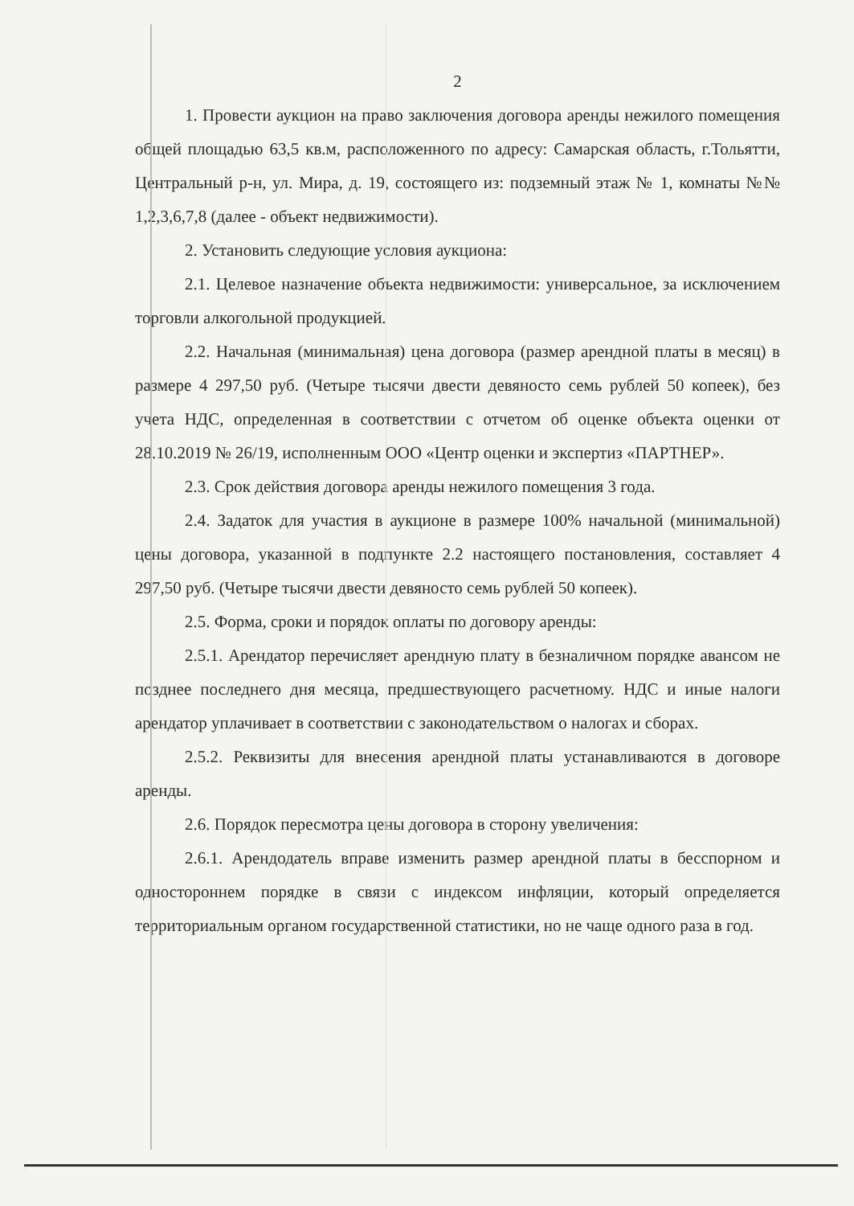2
1. Провести аукцион на право заключения договора аренды нежилого помещения общей площадью 63,5 кв.м, расположенного по адресу: Самарская область, г.Тольятти, Центральный р-н, ул. Мира, д. 19, состоящего из: подземный этаж № 1, комнаты №№ 1,2,3,6,7,8 (далее - объект недвижимости).
2. Установить следующие условия аукциона:
2.1. Целевое назначение объекта недвижимости: универсальное, за исключением торговли алкогольной продукцией.
2.2. Начальная (минимальная) цена договора (размер арендной платы в месяц) в размере 4 297,50 руб. (Четыре тысячи двести девяносто семь рублей 50 копеек), без учета НДС, определенная в соответствии с отчетом об оценке объекта оценки от 28.10.2019 № 26/19, исполненным ООО «Центр оценки и экспертиз «ПАРТНЕР».
2.3. Срок действия договора аренды нежилого помещения 3 года.
2.4. Задаток для участия в аукционе в размере 100% начальной (минимальной) цены договора, указанной в подпункте 2.2 настоящего постановления, составляет 4 297,50 руб. (Четыре тысячи двести девяносто семь рублей 50 копеек).
2.5. Форма, сроки и порядок оплаты по договору аренды:
2.5.1. Арендатор перечисляет арендную плату в безналичном порядке авансом не позднее последнего дня месяца, предшествующего расчетному. НДС и иные налоги арендатор уплачивает в соответствии с законодательством о налогах и сборах.
2.5.2. Реквизиты для внесения арендной платы устанавливаются в договоре аренды.
2.6. Порядок пересмотра цены договора в сторону увеличения:
2.6.1. Арендодатель вправе изменить размер арендной платы в бесспорном и одностороннем порядке в связи с индексом инфляции, который определяется территориальным органом государственной статистики, но не чаще одного раза в год.